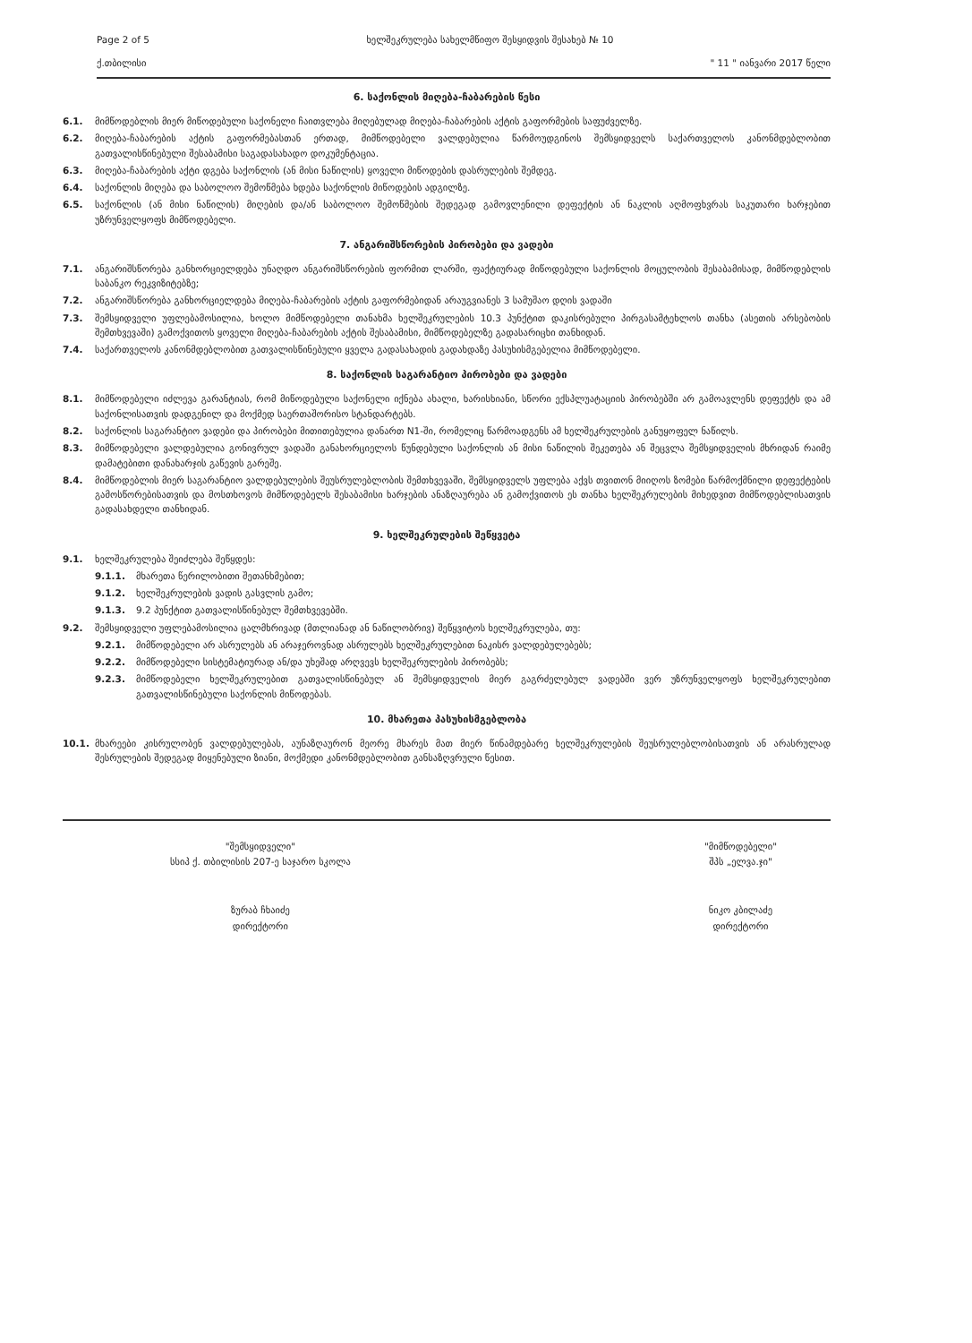Page 2 of 5 ხელშეკრულება სახელმწიფო შესყიდვის შესახებ № 10
ქ.თბილისი " 11 " იანვარი 2017 წელი
6. საქონლის მიღება-ჩაბარების წესი
6.1. მიმწოდებლის მიერ მიწოდებული საქონელი ჩაითვლება მიღებულად მიღება-ჩაბარების აქტის გაფორმების საფუძველზე.
6.2. მიღება-ჩაბარების აქტის გაფორმებასთან ერთად, მიმწოდებელი ვალდებულია წარმოუდგინოს შემსყიდველს საქართველოს კანონმდებლობით გათვალისწინებული შესაბამისი საგადასახადო დოკუმენტაცია.
6.3. მიღება-ჩაბარების აქტი დგება საქონლის (ან მისი ნაწილის) ყოველი მიწოდების დასრულების შემდეგ.
6.4. საქონლის მიღება და საბოლოო შემოწმება ხდება საქონლის მიწოდების ადგილზე.
6.5. საქონლის (ან მისი ნაწილის) მიღების და/ან საბოლოო შემოწმების შედეგად გამოვლენილი დეფექტის ან ნაკლის აღმოფხვრას საკუთარი ხარჯებით უზრუნველყოფს მიმწოდებელი.
7. ანგარიშსწორების პირობები და ვადები
7.1. ანგარიშსწორება განხორციელდება უნაღდო ანგარიშსწორების ფორმით ლარში, ფაქტიურად მიწოდებული საქონლის მოცულობის შესაბამისად, მიმწოდებლის საბანკო რეკვიზიტებზე;
7.2. ანგარიშსწორება განხორციელდება მიღება-ჩაბარების აქტის გაფორმებიდან არაუგვიანეს 3 სამუშაო დღის ვადაში
7.3. შემსყიდველი უფლებამოსილია, ხოლო მიმწოდებელი თანახმა ხელშეკრულების 10.3 პუნქტით დაკისრებული პირგასამტეხლოს თანხა (ასეთის არსებობის შემთხვევაში) გამოქვითოს ყოველი მიღება-ჩაბარების აქტის შესაბამისი, მიმწოდებელზე გადასარიცხი თანხიდან.
7.4. საქართველოს კანონმდებლობით გათვალისწინებული ყველა გადასახადის გადახდაზე პასუხისმგებელია მიმწოდებელი.
8. საქონლის საგარანტიო პირობები და ვადები
8.1. მიმწოდებელი იძლევა გარანტიას, რომ მიწოდებული საქონელი იქნება ახალი, ხარისხიანი, სწორი ექსპლუატაციის პირობებში არ გამოავლენს დეფექტს და ამ საქონლისათვის დადგენილ და მოქმედ საერთაშორისო სტანდარტებს.
8.2. საქონლის საგარანტიო ვადები და პირობები მითითებულია დანართ N1-ში, რომელიც წარმოადგენს ამ ხელშეკრულების განუყოფელ ნაწილს.
8.3. მიმწოდებელი ვალდებულია გონივრულ ვადაში განახორციელოს წუნდებული საქონლის ან მისი ნაწილის შეკეთება ან შეცვლა შემსყიდველის მხრიდან რაიმე დამატებითი დანახარჯის გაწევის გარეშე.
8.4. მიმწოდებლის მიერ საგარანტიო ვალდებულების შეუსრულებლობის შემთხვევაში, შემსყიდველს უფლება აქვს თვითონ მიიღოს ზომები წარმოქმნილი დეფექტების გამოსწორებისათვის და მოსთხოვოს მიმწოდებელს შესაბამისი ხარჯების ანაზღაურება ან გამოქვითოს ეს თანხა ხელშეკრულების მიხედვით მიმწოდებლისათვის გადასახდელი თანხიდან.
9. ხელშეკრულების შეწყვეტა
9.1. ხელშეკრულება შეიძლება შეწყდეს:
9.1.1. მხარეთა წერილობითი შეთანხმებით;
9.1.2. ხელშეკრულების ვადის გასვლის გამო;
9.1.3. 9.2 პუნქტით გათვალისწინებულ შემთხვევებში.
9.2. შემსყიდველი უფლებამოსილია ცალმხრივად (მთლიანად ან ნაწილობრივ) შეწყვიტოს ხელშეკრულება, თუ:
9.2.1. მიმწოდებელი არ ასრულებს ან არაჯეროვნად ასრულებს ხელშეკრულებით ნაკისრ ვალდებულებებს;
9.2.2. მიმწოდებელი სისტემატიურად ან/და უხეშად არღვევს ხელშეკრულების პირობებს;
9.2.3. მიმწოდებელი ხელშეკრულებით გათვალისწინებულ ან შემსყიდველის მიერ გაგრძელებულ ვადებში ვერ უზრუნველყოფს ხელშეკრულებით გათვალისწინებული საქონლის მიწოდებას.
10. მხარეთა პასუხისმგებლობა
10.1. მხარეები კისრულობენ ვალდებულებას, აუნაზღაურონ მეორე მხარეს მათ მიერ წინამდებარე ხელშეკრულების შეუსრულებლობისათვის ან არასრულად შესრულების შედეგად მიყენებული ზიანი, მოქმედი კანონმდებლობით განსაზღვრული წესით.
"შემსყიდველი"
სსიპ ქ. თბილისის 207-ე საჯარო სკოლა
ზურაბ ჩხაიძე
დირექტორი
"მიმწოდებელი"
შპს „ელვა.ჯი"
ნიკო კბილაძე
დირექტორი